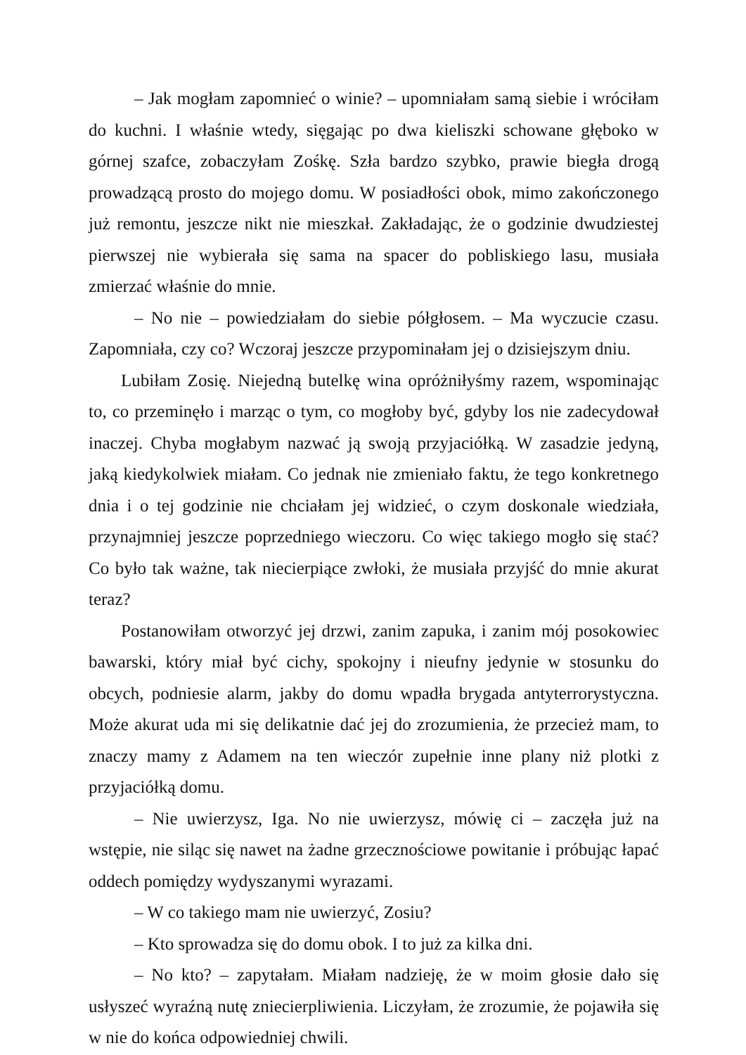– Jak mogłam zapomnieć o winie? – upomniałam samą siebie i wróciłam do kuchni. I właśnie wtedy, sięgając po dwa kieliszki schowane głęboko w górnej szafce, zobaczyłam Zośkę. Szła bardzo szybko, prawie biegła drogą prowadzącą prosto do mojego domu. W posiadłości obok, mimo zakończonego już remontu, jeszcze nikt nie mieszkał. Zakładając, że o godzinie dwudziestej pierwszej nie wybierała się sama na spacer do pobliskiego lasu, musiała zmierzać właśnie do mnie.
– No nie – powiedziałam do siebie półgłosem. – Ma wyczucie czasu. Zapomniała, czy co? Wczoraj jeszcze przypominałam jej o dzisiejszym dniu.
Lubiłam Zosię. Niejedną butelkę wina opróżniłyśmy razem, wspominając to, co przeminęło i marząc o tym, co mogłoby być, gdyby los nie zadecydował inaczej. Chyba mogłabym nazwać ją swoją przyjaciółką. W zasadzie jedyną, jaką kiedykolwiek miałam. Co jednak nie zmieniało faktu, że tego konkretnego dnia i o tej godzinie nie chciałam jej widzieć, o czym doskonale wiedziała, przynajmniej jeszcze poprzedniego wieczoru. Co więc takiego mogło się stać? Co było tak ważne, tak niecierpiące zwłoki, że musiała przyjść do mnie akurat teraz?
Postanowiłam otworzyć jej drzwi, zanim zapuka, i zanim mój posokowiec bawarski, który miał być cichy, spokojny i nieufny jedynie w stosunku do obcych, podniesie alarm, jakby do domu wpadła brygada antyterrorystyczna. Może akurat uda mi się delikatnie dać jej do zrozumienia, że przecież mam, to znaczy mamy z Adamem na ten wieczór zupełnie inne plany niż plotki z przyjaciółką domu.
– Nie uwierzysz, Iga. No nie uwierzysz, mówię ci – zaczęła już na wstępie, nie siląc się nawet na żadne grzecznościowe powitanie i próbując łapać oddech pomiędzy wydyszanymi wyrazami.
– W co takiego mam nie uwierzyć, Zosiu?
– Kto sprowadza się do domu obok. I to już za kilka dni.
– No kto? – zapytałam. Miałam nadzieję, że w moim głosie dało się usłyszeć wyraźną nutę zniecierpliwienia. Liczyłam, że zrozumie, że pojawiła się w nie do końca odpowiedniej chwili.